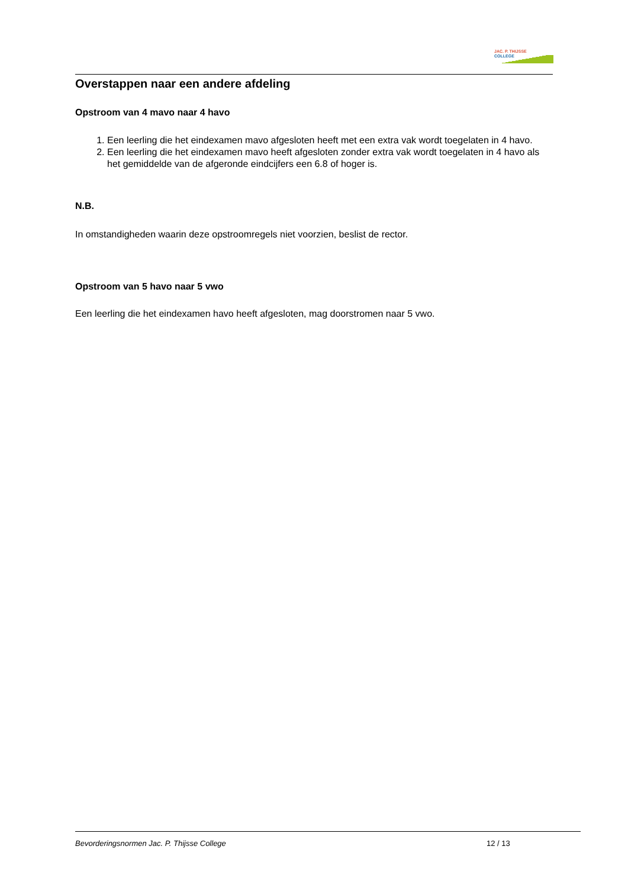JAC. P. THIJSSE
COLLEGE
Overstappen naar een andere afdeling
Opstroom van 4 mavo naar 4 havo
1. Een leerling die het eindexamen mavo afgesloten heeft met een extra vak wordt toegelaten in 4 havo.
2. Een leerling die het eindexamen mavo heeft afgesloten zonder extra vak wordt toegelaten in 4 havo als het gemiddelde van de afgeronde eindcijfers een 6.8 of hoger is.
N.B.
In omstandigheden waarin deze opstroomregels niet voorzien, beslist de rector.
Opstroom van 5 havo naar 5 vwo
Een leerling die het eindexamen havo heeft afgesloten, mag doorstromen naar 5 vwo.
Bevorderingsnormen Jac. P. Thijsse College 12 / 13